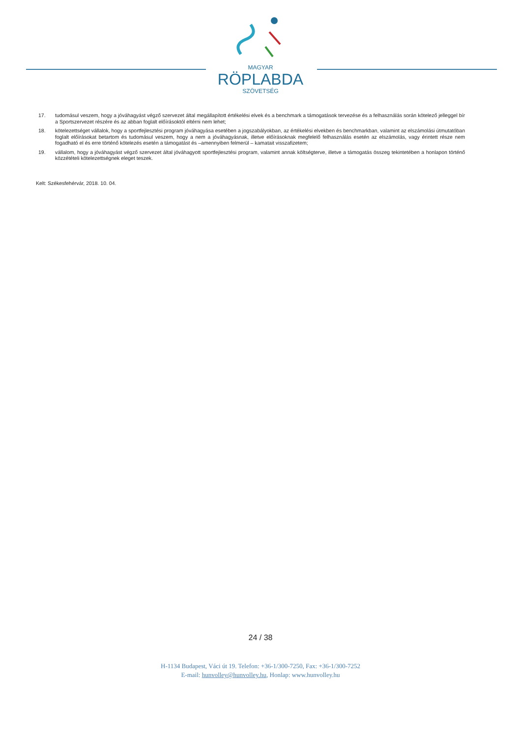MAGYAR
RÖPLABDA
SZÖVETSÉG
17. tudomásul veszem, hogy a jóváhagyást végző szervezet által megállapított értékelési elvek és a benchmark a támogatások tervezése és a felhasználás során kötelező jelleggel bír a Sportszervezet részére és az abban foglalt előírásoktól eltérni nem lehet;
18. kötelezettséget vállalok, hogy a sportfejlesztési program jóváhagyása esetében a jogszabályokban, az értékelési elvekben és benchmarkban, valamint az elszámolási útmutatóban foglalt előírásokat betartom és tudomásul veszem, hogy a nem a jóváhagyásnak, illetve előírásoknak megfelelő felhasználás esetén az elszámolás, vagy érintett része nem fogadható el és erre történő kötelezés esetén a támogatást és –amennyiben felmerül – kamatait visszafizetem;
19. vállalom, hogy a jóváhagyást végző szervezet által jóváhagyott sportfejlesztési program, valamint annak költségterve, illetve a támogatás összeg tekintetében a honlapon történő közzétételi kötelezettségnek eleget teszek.
Kelt: Székesfehérvár, 2018. 10. 04.
24 / 38
H-1134 Budapest, Váci út 19. Telefon: +36-1/300-7250, Fax: +36-1/300-7252
E-mail: hunvolley@hunvolley.hu, Honlap: www.hunvolley.hu